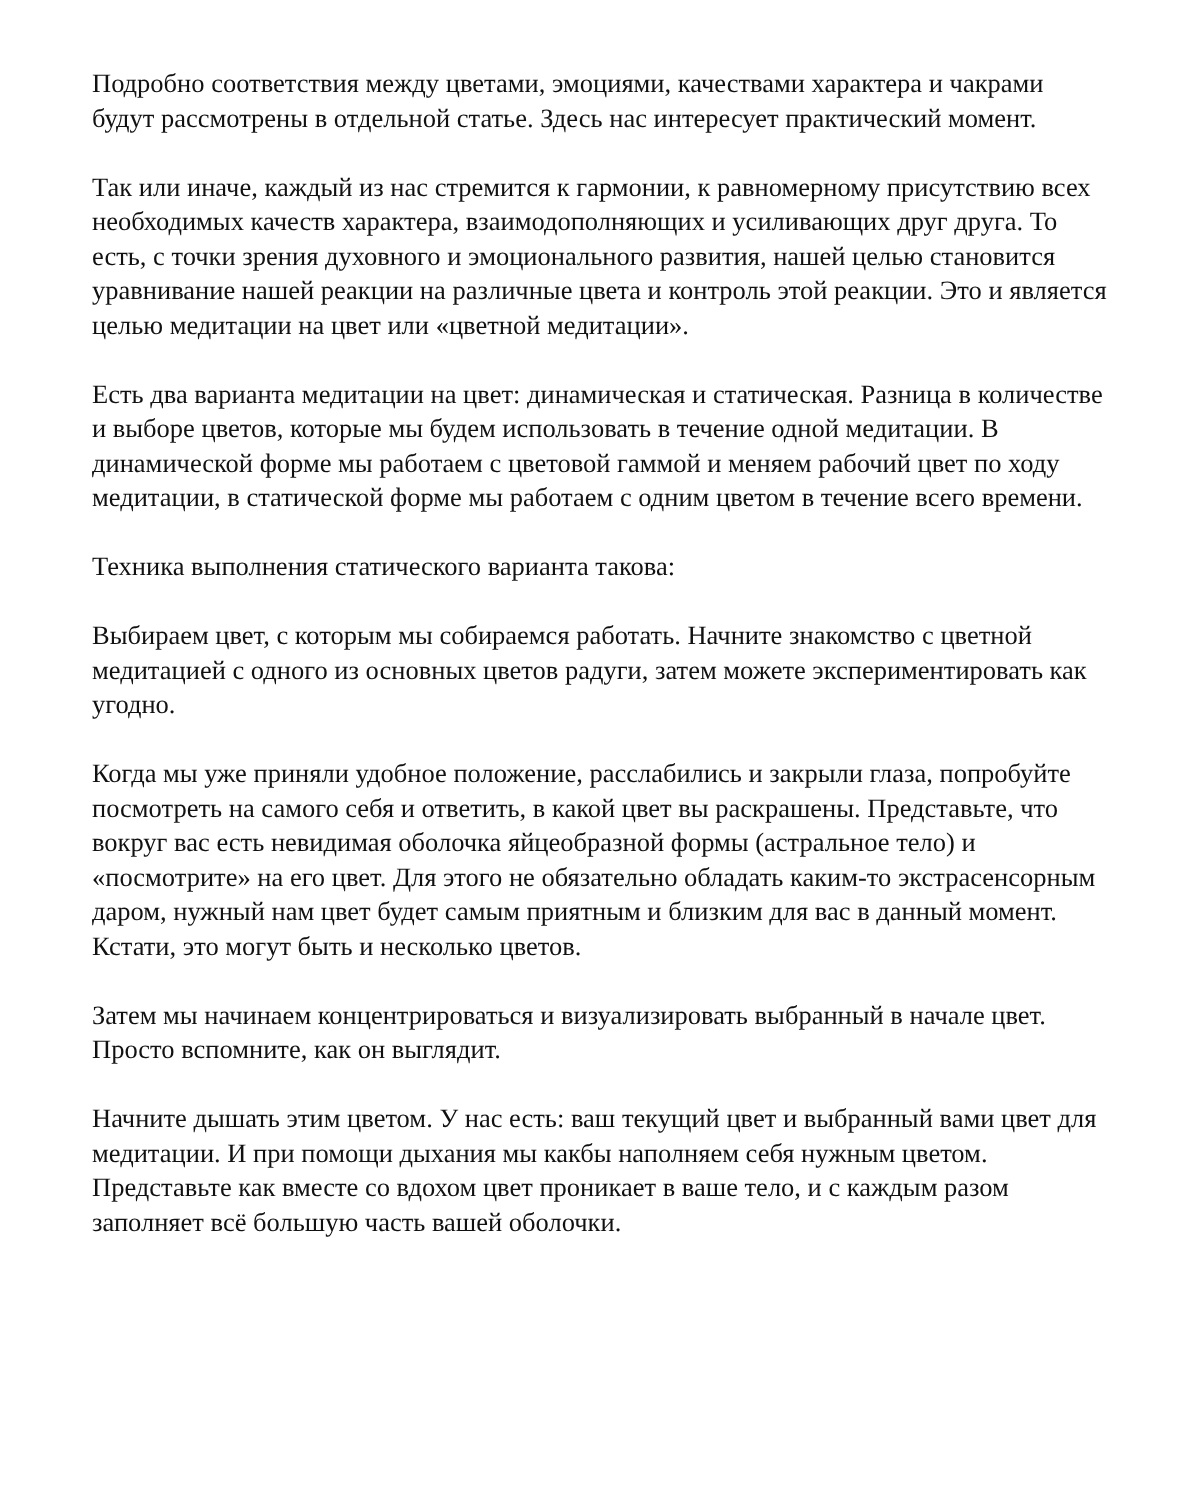Подробно соответствия между цветами, эмоциями, качествами характера и чакрами будут рассмотрены в отдельной статье. Здесь нас интересует практический момент.
Так или иначе, каждый из нас стремится к гармонии, к равномерному присутствию всех необходимых качеств характера, взаимодополняющих и усиливающих друг друга. То есть, с точки зрения духовного и эмоционального развития, нашей целью становится уравнивание нашей реакции на различные цвета и контроль этой реакции. Это и является целью медитации на цвет или «цветной медитации».
Есть два варианта медитации на цвет: динамическая и статическая. Разница в количестве и выборе цветов, которые мы будем использовать в течение одной медитации. В динамической форме мы работаем с цветовой гаммой и меняем рабочий цвет по ходу медитации, в статической форме мы работаем с одним цветом в течение всего времени.
Техника выполнения статического варианта такова:
Выбираем цвет, с которым мы собираемся работать. Начните знакомство с цветной медитацией с одного из основных цветов радуги, затем можете экспериментировать как угодно.
Когда мы уже приняли удобное положение, расслабились и закрыли глаза, попробуйте посмотреть на самого себя и ответить, в какой цвет вы раскрашены. Представьте, что вокруг вас есть невидимая оболочка яйцеобразной формы (астральное тело) и «посмотрите» на его цвет. Для этого не обязательно обладать каким-то экстрасенсорным даром, нужный нам цвет будет самым приятным и близким для вас в данный момент. Кстати, это могут быть и несколько цветов.
Затем мы начинаем концентрироваться и визуализировать выбранный в начале цвет. Просто вспомните, как он выглядит.
Начните дышать этим цветом. У нас есть: ваш текущий цвет и выбранный вами цвет для медитации. И при помощи дыхания мы какбы наполняем себя нужным цветом. Представьте как вместе со вдохом цвет проникает в ваше тело, и с каждым разом заполняет всё большую часть вашей оболочки.